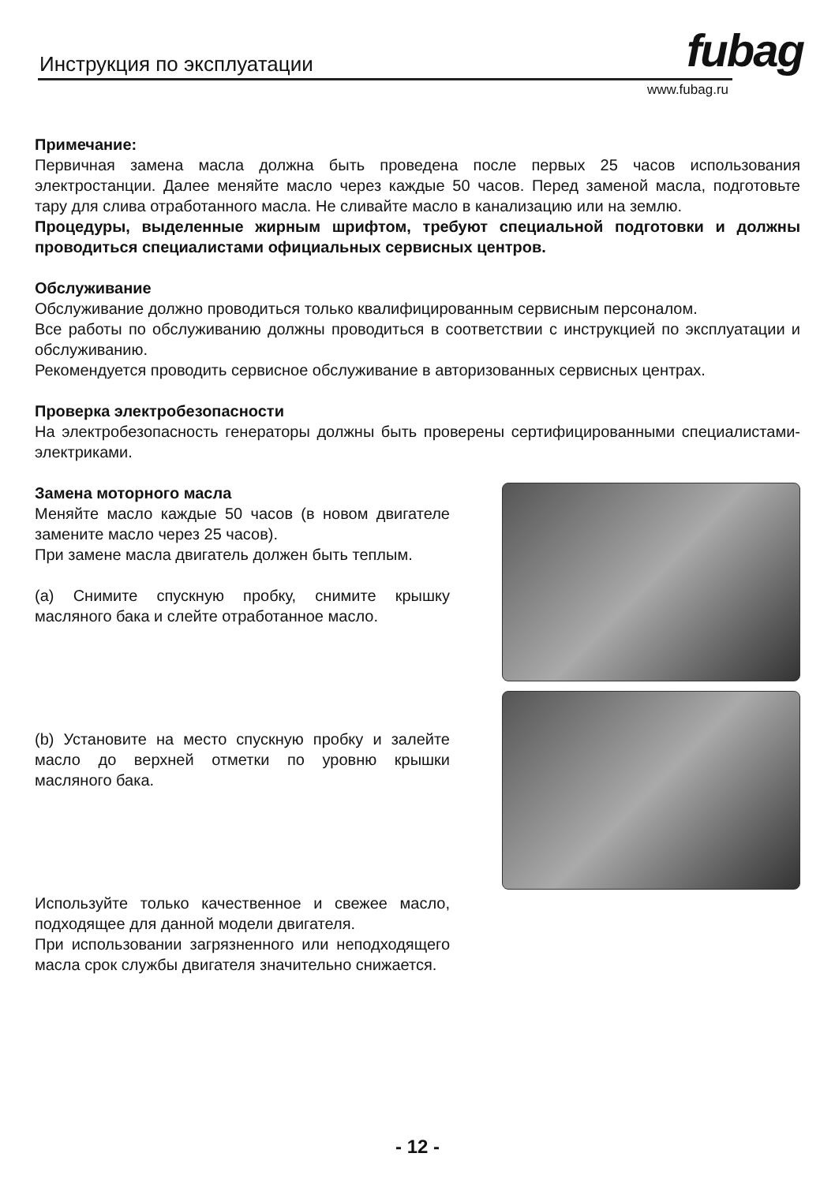Инструкция по эксплуатации fubag
www.fubag.ru
Примечание:
Первичная замена масла должна быть проведена после первых 25 часов использования электростанции. Далее меняйте масло через каждые 50 часов. Перед заменой масла, подготовьте тару для слива отработанного масла. Не сливайте масло в канализацию или на землю.
Процедуры, выделенные жирным шрифтом, требуют специальной подготовки и должны проводиться специалистами официальных сервисных центров.
Обслуживание
Обслуживание должно проводиться только квалифицированным сервисным персоналом.
Все работы по обслуживанию должны проводиться в соответствии с инструкцией по эксплуатации и обслуживанию.
Рекомендуется проводить сервисное обслуживание в авторизованных сервисных центрах.
Проверка электробезопасности
На электробезопасность генераторы должны быть проверены сертифицированными специалистами-электриками.
Замена моторного масла
Меняйте масло каждые 50 часов (в новом двигателе замените масло через 25 часов).
При замене масла двигатель должен быть теплым.
(a) Снимите спускную пробку, снимите крышку масляного бака и слейте отработанное масло.
(b) Установите на место спускную пробку и залейте масло до верхней отметки по уровню крышки масляного бака.
Используйте только качественное и свежее масло, подходящее для данной модели двигателя.
При использовании загрязненного или неподходящего масла срок службы двигателя значительно снижается.
- 12 -